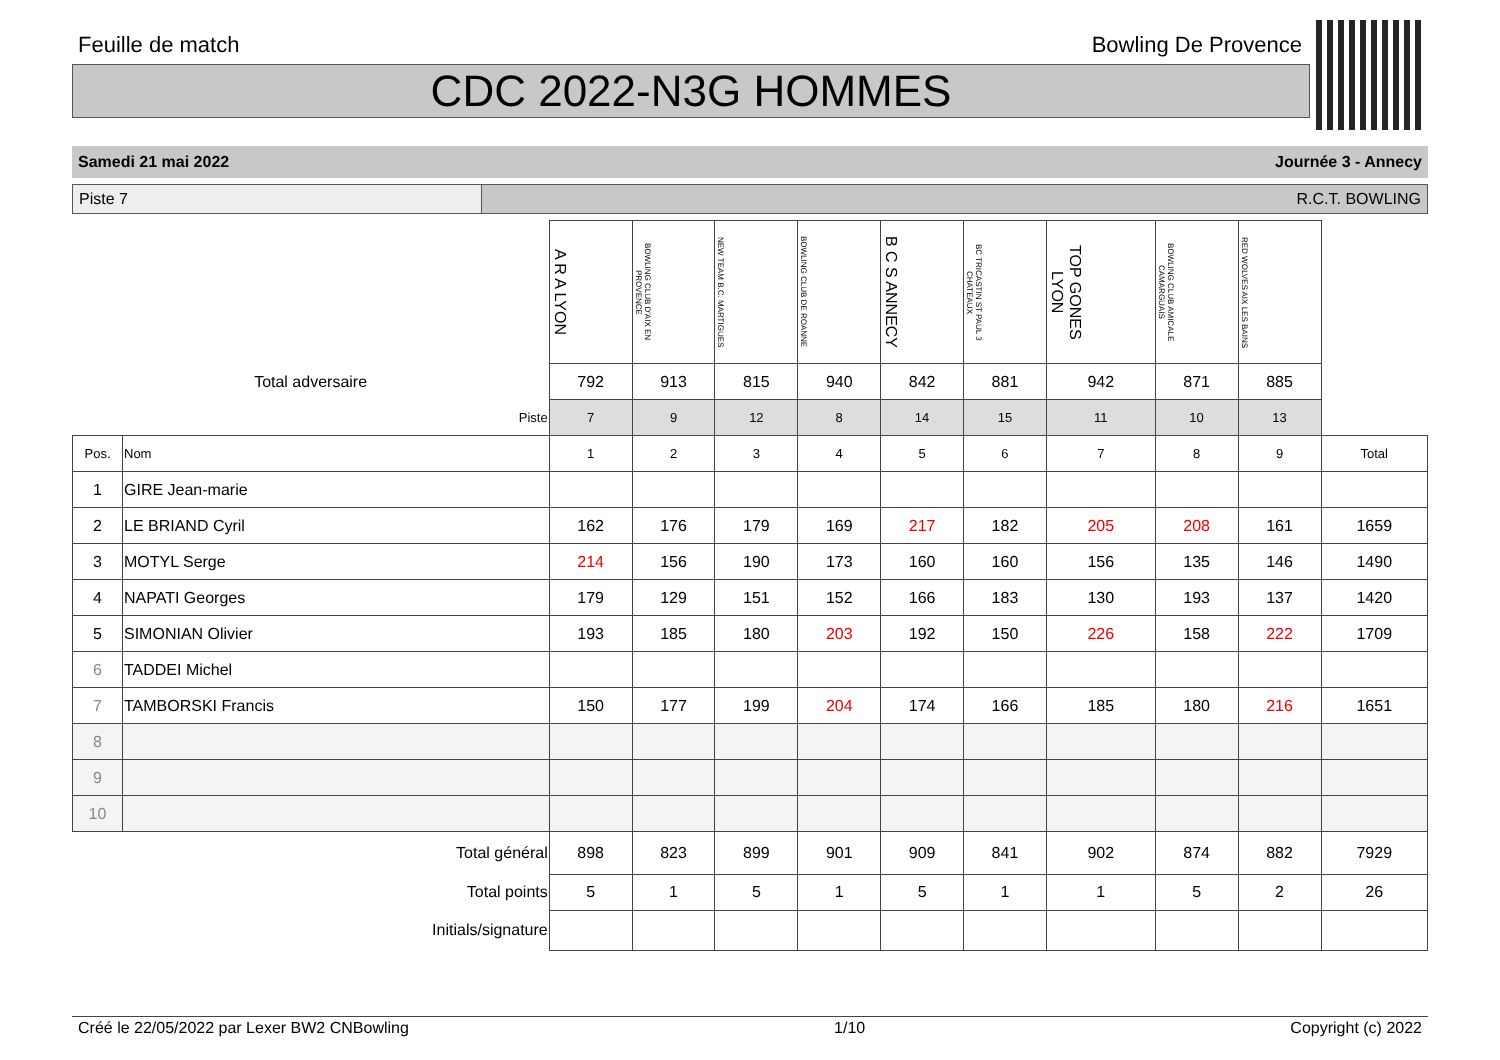Feuille de match Bowling De Provence
CDC 2022-N3G HOMMES
Samedi 21 mai 2022 Journée 3 - Annecy
Piste 7 R.C.T. BOWLING
| | | A R A LYON | BOWLING CLUB D'AIX EN PROVENCE | NEW TEAM B.C. MARTIGUES | BOWLING CLUB DE ROANNE | B C S ANNECY | BC TRICASTIN ST PAUL 3 CHATEAUX | TOP GONES LYON | BOWLING CLUB AMICALE CAMARGUAIS | RED WOLVES AIX LES BAINS | |
| Total adversaire | | 792 | 913 | 815 | 940 | 842 | 881 | 942 | 871 | 885 | |
| Piste | | 7 | 9 | 12 | 8 | 14 | 15 | 11 | 10 | 13 | |
| Pos. | Nom | 1 | 2 | 3 | 4 | 5 | 6 | 7 | 8 | 9 | Total |
| 1 | GIRE Jean-marie | | | | | | | | | | |
| 2 | LE BRIAND Cyril | 162 | 176 | 179 | 169 | 217 | 182 | 205 | 208 | 161 | 1659 |
| 3 | MOTYL Serge | 214 | 156 | 190 | 173 | 160 | 160 | 156 | 135 | 146 | 1490 |
| 4 | NAPATI Georges | 179 | 129 | 151 | 152 | 166 | 183 | 130 | 193 | 137 | 1420 |
| 5 | SIMONIAN Olivier | 193 | 185 | 180 | 203 | 192 | 150 | 226 | 158 | 222 | 1709 |
| 6 | TADDEI Michel | | | | | | | | | | |
| 7 | TAMBORSKI Francis | 150 | 177 | 199 | 204 | 174 | 166 | 185 | 180 | 216 | 1651 |
| 8 | | | | | | | | | | | |
| 9 | | | | | | | | | | | |
| 10 | | | | | | | | | | | |
| Total général | | 898 | 823 | 899 | 901 | 909 | 841 | 902 | 874 | 882 | 7929 |
| Total points | | 5 | 1 | 5 | 1 | 5 | 1 | 1 | 5 | 2 | 26 |
| Initials/signature | | | | | | | | | | | |
Créé le 22/05/2022 par Lexer BW2 CNBowling 1/10 Copyright (c) 2022